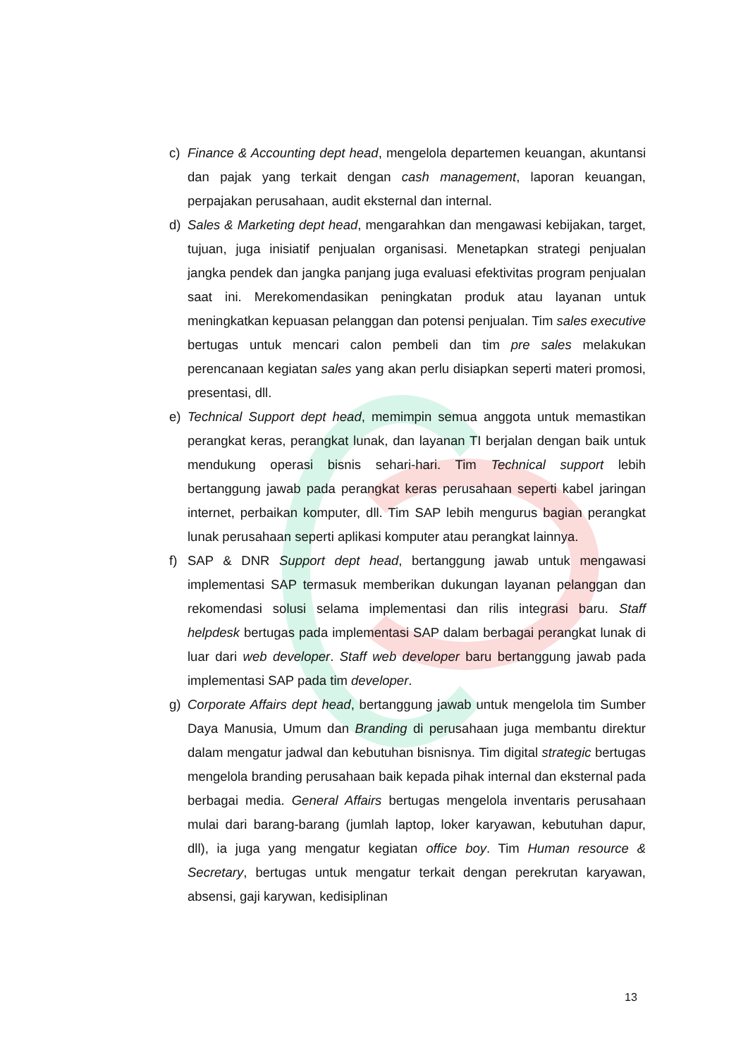c) Finance & Accounting dept head, mengelola departemen keuangan, akuntansi dan pajak yang terkait dengan cash management, laporan keuangan, perpajakan perusahaan, audit eksternal dan internal.
d) Sales & Marketing dept head, mengarahkan dan mengawasi kebijakan, target, tujuan, juga inisiatif penjualan organisasi. Menetapkan strategi penjualan jangka pendek dan jangka panjang juga evaluasi efektivitas program penjualan saat ini. Merekomendasikan peningkatan produk atau layanan untuk meningkatkan kepuasan pelanggan dan potensi penjualan. Tim sales executive bertugas untuk mencari calon pembeli dan tim pre sales melakukan perencanaan kegiatan sales yang akan perlu disiapkan seperti materi promosi, presentasi, dll.
e) Technical Support dept head, memimpin semua anggota untuk memastikan perangkat keras, perangkat lunak, dan layanan TI berjalan dengan baik untuk mendukung operasi bisnis sehari-hari. Tim Technical support lebih bertanggung jawab pada perangkat keras perusahaan seperti kabel jaringan internet, perbaikan komputer, dll. Tim SAP lebih mengurus bagian perangkat lunak perusahaan seperti aplikasi komputer atau perangkat lainnya.
f) SAP & DNR Support dept head, bertanggung jawab untuk mengawasi implementasi SAP termasuk memberikan dukungan layanan pelanggan dan rekomendasi solusi selama implementasi dan rilis integrasi baru. Staff helpdesk bertugas pada implementasi SAP dalam berbagai perangkat lunak di luar dari web developer. Staff web developer baru bertanggung jawab pada implementasi SAP pada tim developer.
g) Corporate Affairs dept head, bertanggung jawab untuk mengelola tim Sumber Daya Manusia, Umum dan Branding di perusahaan juga membantu direktur dalam mengatur jadwal dan kebutuhan bisnisnya. Tim digital strategic bertugas mengelola branding perusahaan baik kepada pihak internal dan eksternal pada berbagai media. General Affairs bertugas mengelola inventaris perusahaan mulai dari barang-barang (jumlah laptop, loker karyawan, kebutuhan dapur, dll), ia juga yang mengatur kegiatan office boy. Tim Human resource & Secretary, bertugas untuk mengatur terkait dengan perekrutan karyawan, absensi, gaji karywan, kedisiplinan
13